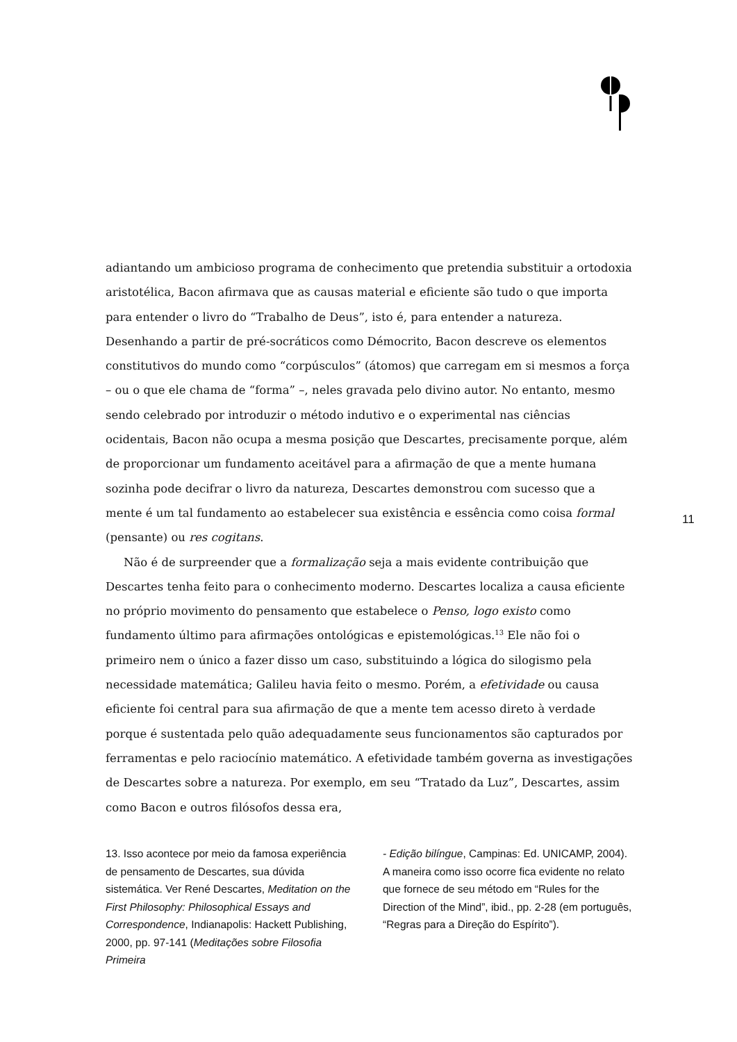adiantando um ambicioso programa de conhecimento que pretendia substituir a ortodoxia aristotélica, Bacon afirmava que as causas material e eficiente são tudo o que importa para entender o livro do “Trabalho de Deus”, isto é, para entender a natureza. Desenhando a partir de pré-socráticos como Démocrito, Bacon descreve os elementos constitutivos do mundo como “corpúsculos” (átomos) que carregam em si mesmos a força – ou o que ele chama de “forma” –, neles gravada pelo divino autor. No entanto, mesmo sendo celebrado por introduzir o método indutivo e o experimental nas ciências ocidentais, Bacon não ocupa a mesma posição que Descartes, precisamente porque, além de proporcionar um fundamento aceitável para a afirmação de que a mente humana sozinha pode decifrar o livro da natureza, Descartes demonstrou com sucesso que a mente é um tal fundamento ao estabelecer sua existência e essência como coisa formal (pensante) ou res cogitans.
Não é de surpreender que a formalização seja a mais evidente contribuição que Descartes tenha feito para o conhecimento moderno. Descartes localiza a causa eficiente no próprio movimento do pensamento que estabelece o Penso, logo existo como fundamento último para afirmações ontológicas e epistemológicas.<sup>13</sup> Ele não foi o primeiro nem o único a fazer disso um caso, substituindo a lógica do silogismo pela necessidade matemática; Galileu havia feito o mesmo. Porém, a efetividade ou causa eficiente foi central para sua afirmação de que a mente tem acesso direto à verdade porque é sustentada pelo quão adequadamente seus funcionamentos são capturados por ferramentas e pelo raciocínio matemático. A efetividade também governa as investigações de Descartes sobre a natureza. Por exemplo, em seu “Tratado da Luz”, Descartes, assim como Bacon e outros filósofos dessa era,
11
13. Isso acontece por meio da famosa experiência de pensamento de Descartes, sua dúvida sistemática. Ver René Descartes, Meditation on the First Philosophy: Philosophical Essays and Correspondence, Indianapolis: Hackett Publishing, 2000, pp. 97-141 (Meditações sobre Filosofia Primeira
- Edição bilíngue, Campinas: Ed. UNICAMP, 2004). A maneira como isso ocorre fica evidente no relato que fornece de seu método em “Rules for the Direction of the Mind”, ibid., pp. 2-28 (em português, “Regras para a Direção do Espírito”).